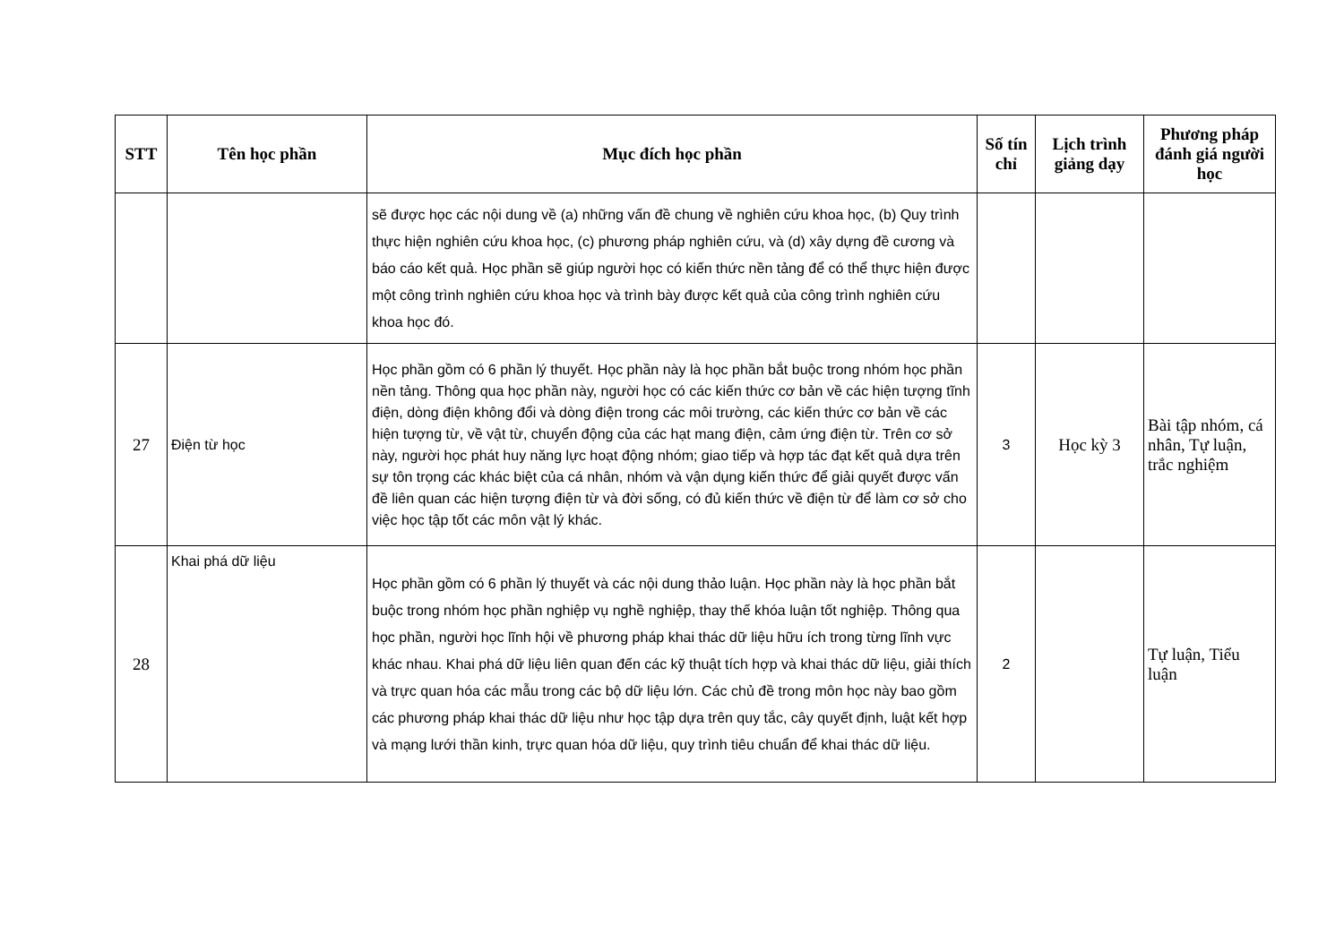| STT | Tên học phần | Mục đích học phần | Số tín chỉ | Lịch trình giảng dạy | Phương pháp đánh giá người học |
| --- | --- | --- | --- | --- | --- |
| | | sẽ được học các nội dung về (a) những vấn đề chung về nghiên cứu khoa học, (b) Quy trình thực hiện nghiên cứu khoa học, (c) phương pháp nghiên cứu, và (d) xây dựng đề cương và báo cáo kết quả. Học phần sẽ giúp người học có kiến thức nền tảng để có thể thực hiện được một công trình nghiên cứu khoa học và trình bày được kết quả của công trình nghiên cứu khoa học đó. | | | |
| 27 | Điện từ học | Học phần gồm có 6 phần lý thuyết. Học phần này là học phần bắt buộc trong nhóm học phần nền tảng. Thông qua học phần này, người học có các kiến thức cơ bản về các hiện tượng tĩnh điện, dòng điện không đổi và dòng điện trong các môi trường, các kiến thức cơ bản về các hiện tượng từ, về vật từ, chuyển động của các hạt mang điện, cảm ứng điện từ. Trên cơ sở này, người học phát huy năng lực hoạt động nhóm; giao tiếp và hợp tác đạt kết quả dựa trên sự tôn trọng các khác biệt của cá nhân, nhóm và vận dụng kiến thức để giải quyết được vấn đề liên quan các hiện tượng điện từ và đời sống, có đủ kiến thức về điện từ để làm cơ sở cho việc học tập tốt các môn vật lý khác. | 3 | Học kỳ 3 | Bài tập nhóm, cá nhân, Tự luận, trắc nghiệm |
| 28 | Khai phá dữ liệu | Học phần gồm có 6 phần lý thuyết và các nội dung thảo luận. Học phần này là học phần bắt buộc trong nhóm học phần nghiệp vụ nghề nghiệp, thay thế khóa luận tốt nghiệp. Thông qua học phần, người học lĩnh hội về phương pháp khai thác dữ liệu hữu ích trong từng lĩnh vực khác nhau. Khai phá dữ liệu liên quan đến các kỹ thuật tích hợp và khai thác dữ liệu, giải thích và trực quan hóa các mẫu trong các bộ dữ liệu lớn. Các chủ đề trong môn học này bao gồm các phương pháp khai thác dữ liệu như học tập dựa trên quy tắc, cây quyết định, luật kết hợp và mạng lưới thần kinh, trực quan hóa dữ liệu, quy trình tiêu chuẩn để khai thác dữ liệu. | 2 | | Tự luận, Tiểu luận |